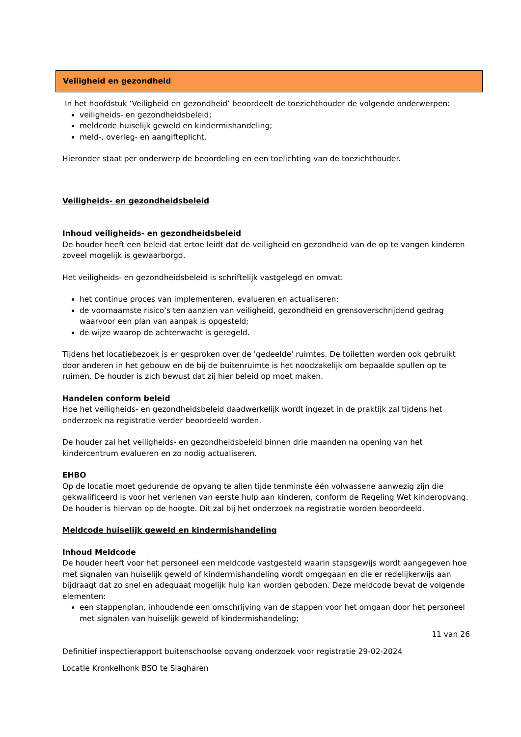Veiligheid en gezondheid
In het hoofdstuk ‘Veiligheid en gezondheid’ beoordeelt de toezichthouder de volgende onderwerpen:
veiligheids- en gezondheidsbeleid;
meldcode huiselijk geweld en kindermishandeling;
meld-, overleg- en aangifteplicht.
Hieronder staat per onderwerp de beoordeling en een toelichting van de toezichthouder.
Veiligheids- en gezondheidsbeleid
Inhoud veiligheids- en gezondheidsbeleid
De houder heeft een beleid dat ertoe leidt dat de veiligheid en gezondheid van de op te vangen kinderen zoveel mogelijk is gewaarborgd.
Het veiligheids- en gezondheidsbeleid is schriftelijk vastgelegd en omvat:
het continue proces van implementeren, evalueren en actualiseren;
de voornaamste risico’s ten aanzien van veiligheid, gezondheid en grensoverschrijdend gedrag waarvoor een plan van aanpak is opgesteld;
de wijze waarop de achterwacht is geregeld.
Tijdens het locatiebezoek is er gesproken over de 'gedeelde' ruimtes. De toiletten worden ook gebruikt door anderen in het gebouw en de bij de buitenruimte is het noodzakelijk om bepaalde spullen op te ruimen. De houder is zich bewust dat zij hier beleid op moet maken.
Handelen conform beleid
Hoe het veiligheids- en gezondheidsbeleid daadwerkelijk wordt ingezet in de praktijk zal tijdens het onderzoek na registratie verder beoordeeld worden.
De houder zal het veiligheids- en gezondheidsbeleid binnen drie maanden na opening van het kindercentrum evalueren en zo nodig actualiseren.
EHBO
Op de locatie moet gedurende de opvang te allen tijde tenminste één volwassene aanwezig zijn die gekwalificeerd is voor het verlenen van eerste hulp aan kinderen, conform de Regeling Wet kinderopvang. De houder is hiervan op de hoogte. Dit zal bij het onderzoek na registratie worden beoordeeld.
Meldcode huiselijk geweld en kindermishandeling
Inhoud Meldcode
De houder heeft voor het personeel een meldcode vastgesteld waarin stapsgewijs wordt aangegeven hoe met signalen van huiselijk geweld of kindermishandeling wordt omgegaan en die er redelijkerwijs aan bijdraagt dat zo snel en adequaat mogelijk hulp kan worden geboden. Deze meldcode bevat de volgende elementen:
een stappenplan, inhoudende een omschrijving van de stappen voor het omgaan door het personeel met signalen van huiselijk geweld of kindermishandeling;
11 van 26
Definitief inspectierapport buitenschoolse opvang onderzoek voor registratie 29-02-2024
Locatie Kronkelhonk BSO te Slagharen